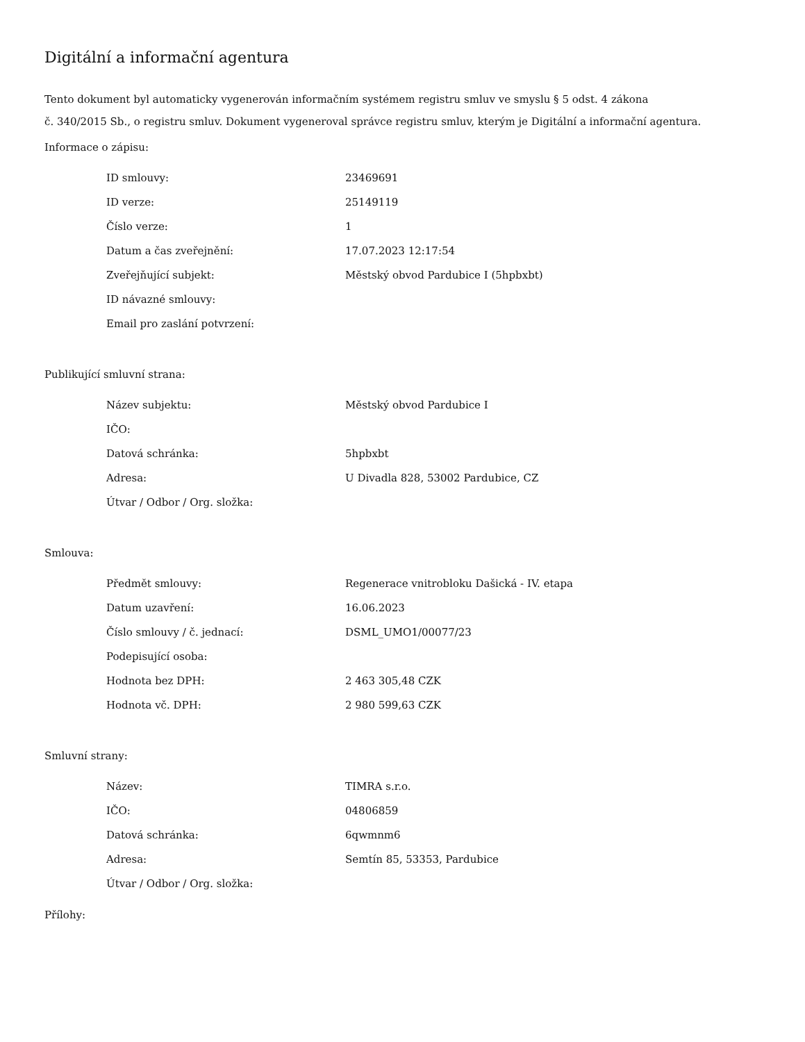Digitální a informační agentura
Tento dokument byl automaticky vygenerován informačním systémem registru smluv ve smyslu § 5 odst. 4 zákona
č. 340/2015 Sb., o registru smluv. Dokument vygeneroval správce registru smluv, kterým je Digitální a informační agentura.
Informace o zápisu:
| ID smlouvy: | 23469691 |
| ID verze: | 25149119 |
| Číslo verze: | 1 |
| Datum a čas zveřejnění: | 17.07.2023 12:17:54 |
| Zveřejňující subjekt: | Městský obvod Pardubice I (5hpbxbt) |
| ID návazné smlouvy: | |
| Email pro zaslání potvrzení: | |
Publikující smluvní strana:
| Název subjektu: | Městský obvod Pardubice I |
| IČO: | |
| Datová schránka: | 5hpbxbt |
| Adresa: | U Divadla 828, 53002 Pardubice, CZ |
| Útvar / Odbor / Org. složka: | |
Smlouva:
| Předmět smlouvy: | Regenerace vnitrobloku Dašická - IV. etapa |
| Datum uzavření: | 16.06.2023 |
| Číslo smlouvy / č. jednací: | DSML_UMO1/00077/23 |
| Podepisující osoba: | |
| Hodnota bez DPH: | 2 463 305,48 CZK |
| Hodnota vč. DPH: | 2 980 599,63 CZK |
Smluvní strany:
| Název: | TIMRA s.r.o. |
| IČO: | 04806859 |
| Datová schránka: | 6qwmnm6 |
| Adresa: | Semtín 85, 53353, Pardubice |
| Útvar / Odbor / Org. složka: | |
Přílohy: